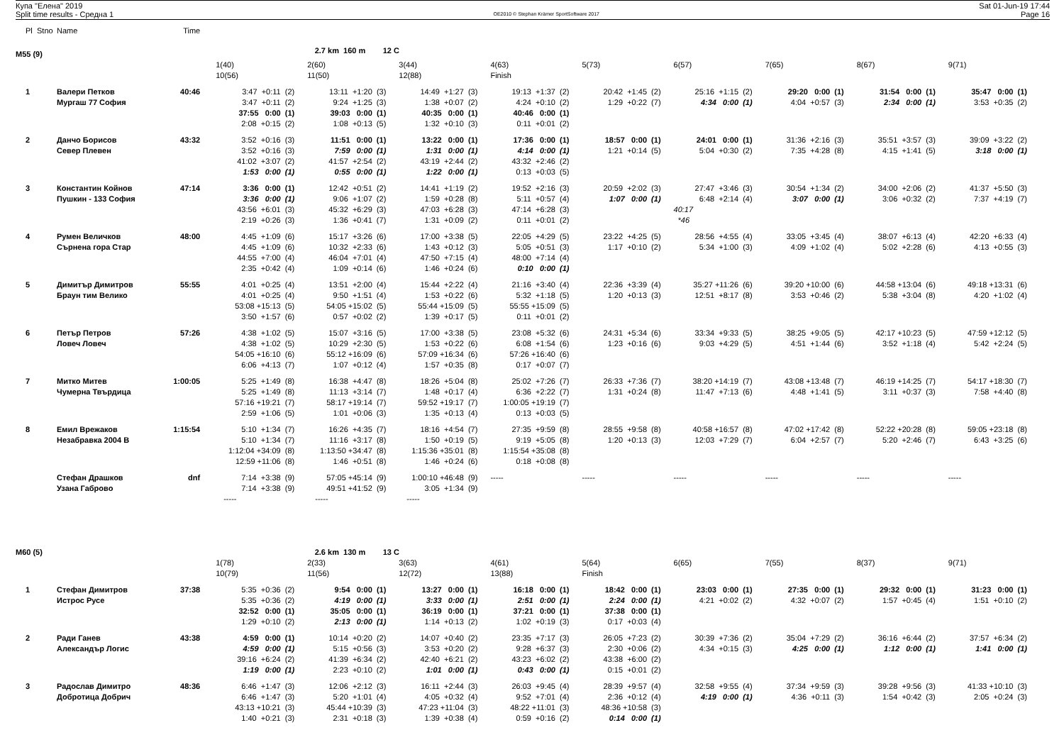Купа "Елена" 2019
Split time results - Средна 1
OE2010 © Stephan Krämer SportSoftware 2017
Sat 01-Jun-19 17:44
Page 16
| Pl | Stno | Name | Time | | | | | | | | | |
| M55 (9) | | | | | 2.7 km 160 m 12 C | | | | | | | |
| | | | | 1(40) | 2(60) | 3(44) | 4(63) | 5(73) | 6(57) | 7(65) | 8(67) | 9(71) |
| | | | | 10(56) | 11(50) | 12(88) | Finish | | | | | |
| 1 | | Валери Петков | 40:46 | 3:47 +0:11 (2) | 13:11 +1:20 (3) | 14:49 +1:27 (3) | 19:13 +1:37 (2) | 20:42 +1:45 (2) | 25:16 +1:15 (2) | 29:20 0:00 (1) | 31:54 0:00 (1) | 35:47 0:00 (1) |
| | | Мургаш 77 София | | 3:47 +0:11 (2) | 9:24 +1:25 (3) | 1:38 +0:07 (2) | 4:24 +0:10 (2) | 1:29 +0:22 (7) | 4:34 0:00 (1) | 4:04 +0:57 (3) | 2:34 0:00 (1) | 3:53 +0:35 (2) |
| | | | | 37:55 0:00 (1) | 39:03 0:00 (1) | 40:35 0:00 (1) | 40:46 0:00 (1) | | | | | |
| | | | | 2:08 +0:15 (2) | 1:08 +0:13 (5) | 1:32 +0:10 (3) | 0:11 +0:01 (2) | | | | | |
| 2 | | Данчо Борисов | 43:32 | 3:52 +0:16 (3) | 11:51 0:00 (1) | 13:22 0:00 (1) | 17:36 0:00 (1) | 18:57 0:00 (1) | 24:01 0:00 (1) | 31:36 +2:16 (3) | 35:51 +3:57 (3) | 39:09 +3:22 (2) |
| | | Север Плевен | | 3:52 +0:16 (3) | 7:59 0:00 (1) | 1:31 0:00 (1) | 4:14 0:00 (1) | 1:21 +0:14 (5) | 5:04 +0:30 (2) | 7:35 +4:28 (8) | 4:15 +1:41 (5) | 3:18 0:00 (1) |
| | | | | 41:02 +3:07 (2) | 41:57 +2:54 (2) | 43:19 +2:44 (2) | 43:32 +2:46 (2) | | | | | |
| | | | | 1:53 0:00 (1) | 0:55 0:00 (1) | 1:22 0:00 (1) | 0:13 +0:03 (5) | | | | | |
| 3 | | Константин Койнов | 47:14 | 3:36 0:00 (1) | 12:42 +0:51 (2) | 14:41 +1:19 (2) | 19:52 +2:16 (3) | 20:59 +2:02 (3) | 27:47 +3:46 (3) | 30:54 +1:34 (2) | 34:00 +2:06 (2) | 41:37 +5:50 (3) |
| | | Пушкин - 133 София | | 3:36 0:00 (1) | 9:06 +1:07 (2) | 1:59 +0:28 (8) | 5:11 +0:57 (4) | 1:07 0:00 (1) | 6:48 +2:14 (4) | 3:07 0:00 (1) | 3:06 +0:32 (2) | 7:37 +4:19 (7) |
| | | | | 43:56 +6:01 (3) | 45:32 +6:29 (3) | 47:03 +6:28 (3) | 47:14 +6:28 (3) | | 40:17 | | | |
| | | | | 2:19 +0:26 (3) | 1:36 +0:41 (7) | 1:31 +0:09 (2) | 0:11 +0:01 (2) | | *46 | | | |
| 4 | | Румен Величков | 48:00 | 4:45 +1:09 (6) | 15:17 +3:26 (6) | 17:00 +3:38 (5) | 22:05 +4:29 (5) | 23:22 +4:25 (5) | 28:56 +4:55 (4) | 33:05 +3:45 (4) | 38:07 +6:13 (4) | 42:20 +6:33 (4) |
| | | Сърнена гора Стар | | 4:45 +1:09 (6) | 10:32 +2:33 (6) | 1:43 +0:12 (3) | 5:05 +0:51 (3) | 1:17 +0:10 (2) | 5:34 +1:00 (3) | 4:09 +1:02 (4) | 5:02 +2:28 (6) | 4:13 +0:55 (3) |
| | | | | 44:55 +7:00 (4) | 46:04 +7:01 (4) | 47:50 +7:15 (4) | 48:00 +7:14 (4) | | | | | |
| | | | | 2:35 +0:42 (4) | 1:09 +0:14 (6) | 1:46 +0:24 (6) | 0:10 0:00 (1) | | | | | |
| 5 | | Димитър Димитров | 55:55 | 4:01 +0:25 (4) | 13:51 +2:00 (4) | 15:44 +2:22 (4) | 21:16 +3:40 (4) | 22:36 +3:39 (4) | 35:27 +11:26 (6) | 39:20 +10:00 (6) | 44:58 +13:04 (6) | 49:18 +13:31 (6) |
| | | Браун тим Велико | | 4:01 +0:25 (4) | 9:50 +1:51 (4) | 1:53 +0:22 (6) | 5:32 +1:18 (5) | 1:20 +0:13 (3) | 12:51 +8:17 (8) | 3:53 +0:46 (2) | 5:38 +3:04 (8) | 4:20 +1:02 (4) |
| | | | | 53:08 +15:13 (5) | 54:05 +15:02 (5) | 55:44 +15:09 (5) | 55:55 +15:09 (5) | | | | | |
| | | | | 3:50 +1:57 (6) | 0:57 +0:02 (2) | 1:39 +0:17 (5) | 0:11 +0:01 (2) | | | | | |
| 6 | | Петър Петров | 57:26 | 4:38 +1:02 (5) | 15:07 +3:16 (5) | 17:00 +3:38 (5) | 23:08 +5:32 (6) | 24:31 +5:34 (6) | 33:34 +9:33 (5) | 38:25 +9:05 (5) | 42:17 +10:23 (5) | 47:59 +12:12 (5) |
| | | Ловеч Ловеч | | 4:38 +1:02 (5) | 10:29 +2:30 (5) | 1:53 +0:22 (6) | 6:08 +1:54 (6) | 1:23 +0:16 (6) | 9:03 +4:29 (5) | 4:51 +1:44 (6) | 3:52 +1:18 (4) | 5:42 +2:24 (5) |
| | | | | 54:05 +16:10 (6) | 55:12 +16:09 (6) | 57:09 +16:34 (6) | 57:26 +16:40 (6) | | | | | |
| | | | | 6:06 +4:13 (7) | 1:07 +0:12 (4) | 1:57 +0:35 (8) | 0:17 +0:07 (7) | | | | | |
| 7 | | Митко Митев | 1:00:05 | 5:25 +1:49 (8) | 16:38 +4:47 (8) | 18:26 +5:04 (8) | 25:02 +7:26 (7) | 26:33 +7:36 (7) | 38:20 +14:19 (7) | 43:08 +13:48 (7) | 46:19 +14:25 (7) | 54:17 +18:30 (7) |
| | | Чумерна Твърдица | | 5:25 +1:49 (8) | 11:13 +3:14 (7) | 1:48 +0:17 (4) | 6:36 +2:22 (7) | 1:31 +0:24 (8) | 11:47 +7:13 (6) | 4:48 +1:41 (5) | 3:11 +0:37 (3) | 7:58 +4:40 (8) |
| | | | | 57:16 +19:21 (7) | 58:17 +19:14 (7) | 59:52 +19:17 (7) | 1:00:05 +19:19 (7) | | | | | |
| | | | | 2:59 +1:06 (5) | 1:01 +0:06 (3) | 1:35 +0:13 (4) | 0:13 +0:03 (5) | | | | | |
| 8 | | Емил Врежаков | 1:15:54 | 5:10 +1:34 (7) | 16:26 +4:35 (7) | 18:16 +4:54 (7) | 27:35 +9:59 (8) | 28:55 +9:58 (8) | 40:58 +16:57 (8) | 47:02 +17:42 (8) | 52:22 +20:28 (8) | 59:05 +23:18 (8) |
| | | Незабравка 2004 В | | 5:10 +1:34 (7) | 11:16 +3:17 (8) | 1:50 +0:19 (5) | 9:19 +5:05 (8) | 1:20 +0:13 (3) | 12:03 +7:29 (7) | 6:04 +2:57 (7) | 5:20 +2:46 (7) | 6:43 +3:25 (6) |
| | | | | 1:12:04 +34:09 (8) | 1:13:50 +34:47 (8) | 1:15:36 +35:01 (8) | 1:15:54 +35:08 (8) | | | | | |
| | | | | 12:59 +11:06 (8) | 1:46 +0:51 (8) | 1:46 +0:24 (6) | 0:18 +0:08 (8) | | | | | |
| | | Стефан Драшков | dnf | 7:14 +3:38 (9) | 57:05 +45:14 (9) | 1:00:10 +46:48 (9) | ----- | ----- | ----- | ----- | ----- | ----- |
| | | Узана Габрово | | 7:14 +3:38 (9) | 49:51 +41:52 (9) | 3:05 +1:34 (9) | | | | | | |
| | | | | ----- | ----- | ----- | | | | | | |
| M60 (5) | | | | | 2.6 km 130 m 13 C | | | | | | | |
| | | | | 1(78) | 2(33) | 3(63) | 4(61) | 5(64) | 6(65) | 7(55) | 8(37) | 9(71) |
| | | | | 10(79) | 11(56) | 12(72) | 13(88) | Finish | | | | |
| 1 | | Стефан Димитров | 37:38 | 5:35 +0:36 (2) | 9:54 0:00 (1) | 13:27 0:00 (1) | 16:18 0:00 (1) | 18:42 0:00 (1) | 23:03 0:00 (1) | 27:35 0:00 (1) | 29:32 0:00 (1) | 31:23 0:00 (1) |
| | | Истрос Русе | | 5:35 +0:36 (2) | 4:19 0:00 (1) | 3:33 0:00 (1) | 2:51 0:00 (1) | 2:24 0:00 (1) | 4:21 +0:02 (2) | 4:32 +0:07 (2) | 1:57 +0:45 (4) | 1:51 +0:10 (2) |
| | | | | 32:52 0:00 (1) | 35:05 0:00 (1) | 36:19 0:00 (1) | 37:21 0:00 (1) | 37:38 0:00 (1) | | | | |
| | | | | 1:29 +0:10 (2) | 2:13 0:00 (1) | 1:14 +0:13 (2) | 1:02 +0:19 (3) | 0:17 +0:03 (4) | | | | |
| 2 | | Ради Ганев | 43:38 | 4:59 0:00 (1) | 10:14 +0:20 (2) | 14:07 +0:40 (2) | 23:35 +7:17 (3) | 26:05 +7:23 (2) | 30:39 +7:36 (2) | 35:04 +7:29 (2) | 36:16 +6:44 (2) | 37:57 +6:34 (2) |
| | | Александър Логис | | 4:59 0:00 (1) | 5:15 +0:56 (3) | 3:53 +0:20 (2) | 9:28 +6:37 (3) | 2:30 +0:06 (2) | 4:34 +0:15 (3) | 4:25 0:00 (1) | 1:12 0:00 (1) | 1:41 0:00 (1) |
| | | | | 39:16 +6:24 (2) | 41:39 +6:34 (2) | 42:40 +6:21 (2) | 43:23 +6:02 (2) | 43:38 +6:00 (2) | | | | |
| | | | | 1:19 0:00 (1) | 2:23 +0:10 (2) | 1:01 0:00 (1) | 0:43 0:00 (1) | 0:15 +0:01 (2) | | | | |
| 3 | | Радослав Димитро | 48:36 | 6:46 +1:47 (3) | 12:06 +2:12 (3) | 16:11 +2:44 (3) | 26:03 +9:45 (4) | 28:39 +9:57 (4) | 32:58 +9:55 (4) | 37:34 +9:59 (3) | 39:28 +9:56 (3) | 41:33 +10:10 (3) |
| | | Добротица Добрич | | 6:46 +1:47 (3) | 5:20 +1:01 (4) | 4:05 +0:32 (4) | 9:52 +7:01 (4) | 2:36 +0:12 (4) | 4:19 0:00 (1) | 4:36 +0:11 (3) | 1:54 +0:42 (3) | 2:05 +0:24 (3) |
| | | | | 43:13 +10:21 (3) | 45:44 +10:39 (3) | 47:23 +11:04 (3) | 48:22 +11:01 (3) | 48:36 +10:58 (3) | | | | |
| | | | | 1:40 +0:21 (3) | 2:31 +0:18 (3) | 1:39 +0:38 (4) | 0:59 +0:16 (2) | 0:14 0:00 (1) | | | | |